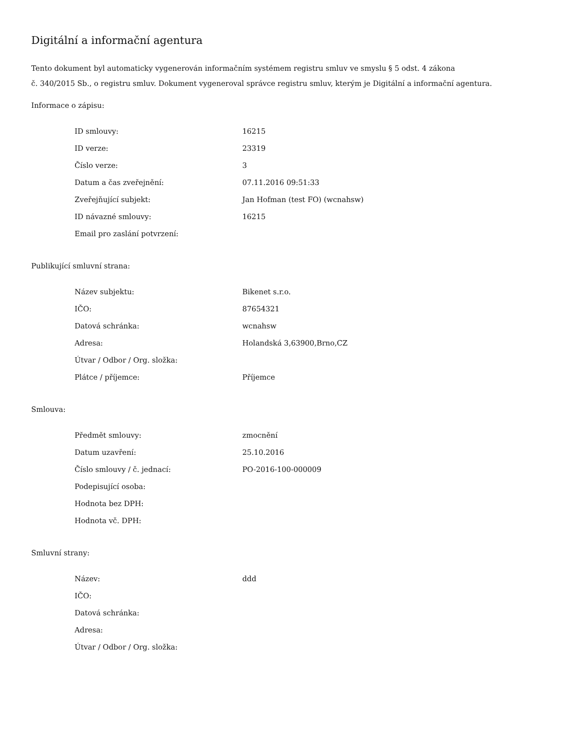Digitální a informační agentura
Tento dokument byl automaticky vygenerován informačním systémem registru smluv ve smyslu § 5 odst. 4 zákona
č. 340/2015 Sb., o registru smluv. Dokument vygeneroval správce registru smluv, kterým je Digitální a informační agentura.
Informace o zápisu:
| ID smlouvy: | 16215 |
| ID verze: | 23319 |
| Číslo verze: | 3 |
| Datum a čas zveřejnění: | 07.11.2016 09:51:33 |
| Zveřejňující subjekt: | Jan Hofman (test FO) (wcnahsw) |
| ID návazné smlouvy: | 16215 |
| Email pro zaslání potvrzení: | |
Publikující smluvní strana:
| Název subjektu: | Bikenet s.r.o. |
| IČO: | 87654321 |
| Datová schránka: | wcnahsw |
| Adresa: | Holandská 3,63900,Brno,CZ |
| Útvar / Odbor / Org. složka: | |
| Plátce / příjemce: | Příjemce |
Smlouva:
| Předmět smlouvy: | zmocnění |
| Datum uzavření: | 25.10.2016 |
| Číslo smlouvy / č. jednací: | PO-2016-100-000009 |
| Podepisující osoba: | |
| Hodnota bez DPH: | |
| Hodnota vč. DPH: | |
Smluvní strany:
| Název: | ddd |
| IČO: | |
| Datová schránka: | |
| Adresa: | |
| Útvar / Odbor / Org. složka: | |